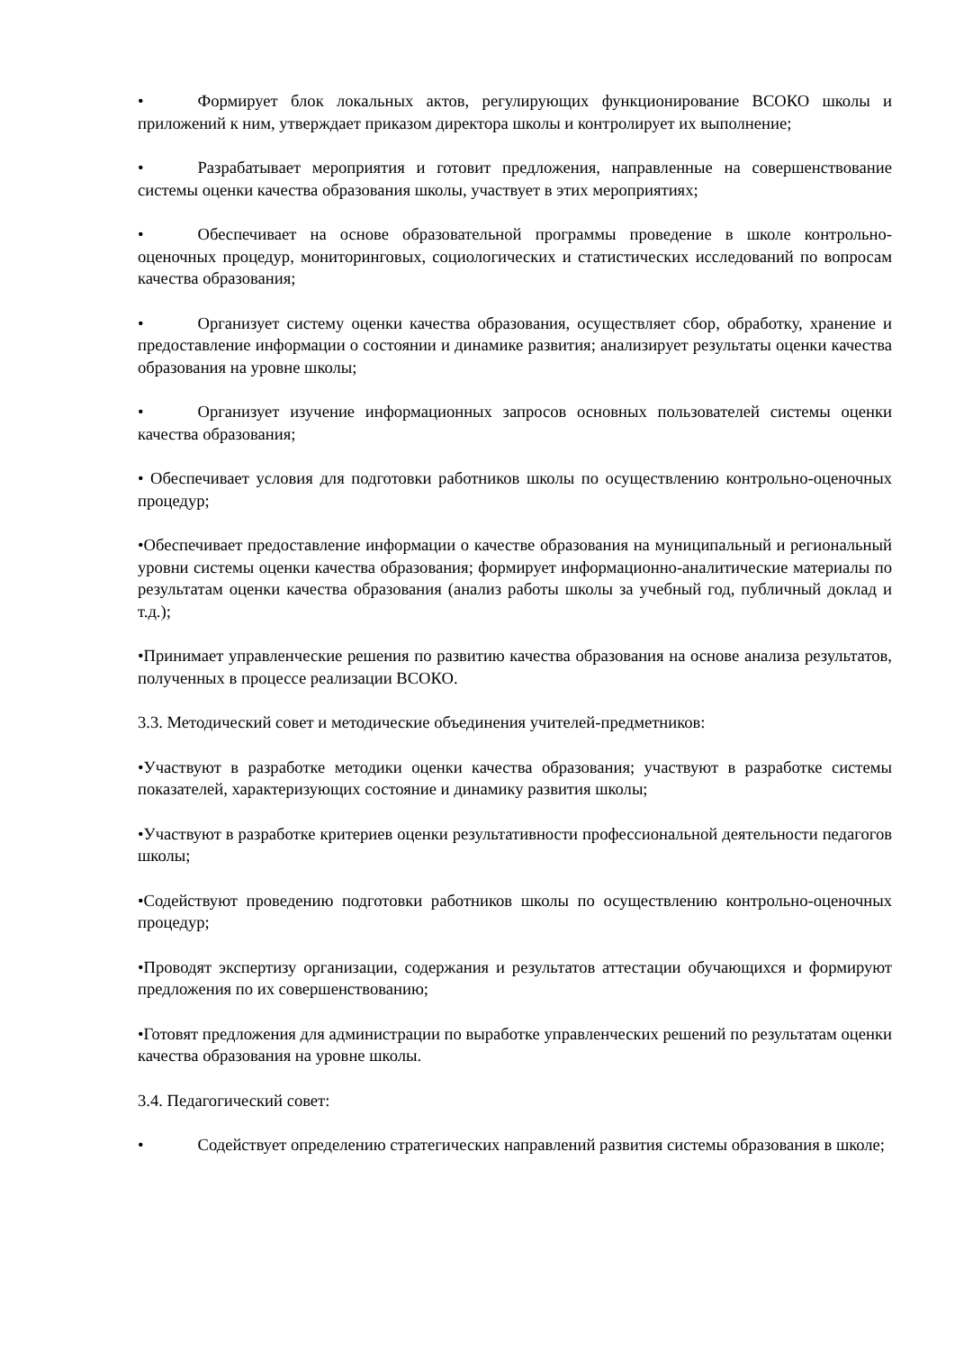• Формирует блок локальных актов, регулирующих функционирование ВСОКО школы и приложений к ним, утверждает приказом директора школы и контролирует их выполнение;
• Разрабатывает мероприятия и готовит предложения, направленные на совершенствование системы оценки качества образования школы, участвует в этих мероприятиях;
• Обеспечивает на основе образовательной программы проведение в школе контрольно-оценочных процедур, мониторинговых, социологических и статистических исследований по вопросам качества образования;
• Организует систему оценки качества образования, осуществляет сбор, обработку, хранение и предоставление информации о состоянии и динамике развития; анализирует результаты оценки качества образования на уровне школы;
• Организует изучение информационных запросов основных пользователей системы оценки качества образования;
• Обеспечивает условия для подготовки работников школы по осуществлению контрольно-оценочных процедур;
•Обеспечивает предоставление информации о качестве образования на муниципальный и региональный уровни системы оценки качества образования; формирует информационно-аналитические материалы по результатам оценки качества образования (анализ работы школы за учебный год, публичный доклад и т.д.);
•Принимает управленческие решения по развитию качества образования на основе анализа результатов, полученных в процессе реализации ВСОКО.
3.3. Методический совет и методические объединения учителей-предметников:
•Участвуют в разработке методики оценки качества образования; участвуют в разработке системы показателей, характеризующих состояние и динамику развития школы;
•Участвуют в разработке критериев оценки результативности профессиональной деятельности педагогов школы;
•Содействуют проведению подготовки работников школы по осуществлению контрольно-оценочных процедур;
•Проводят экспертизу организации, содержания и результатов аттестации обучающихся и формируют предложения по их совершенствованию;
•Готовят предложения для администрации по выработке управленческих решений по результатам оценки качества образования на уровне школы.
3.4. Педагогический совет:
• Содействует определению стратегических направлений развития системы образования в школе;